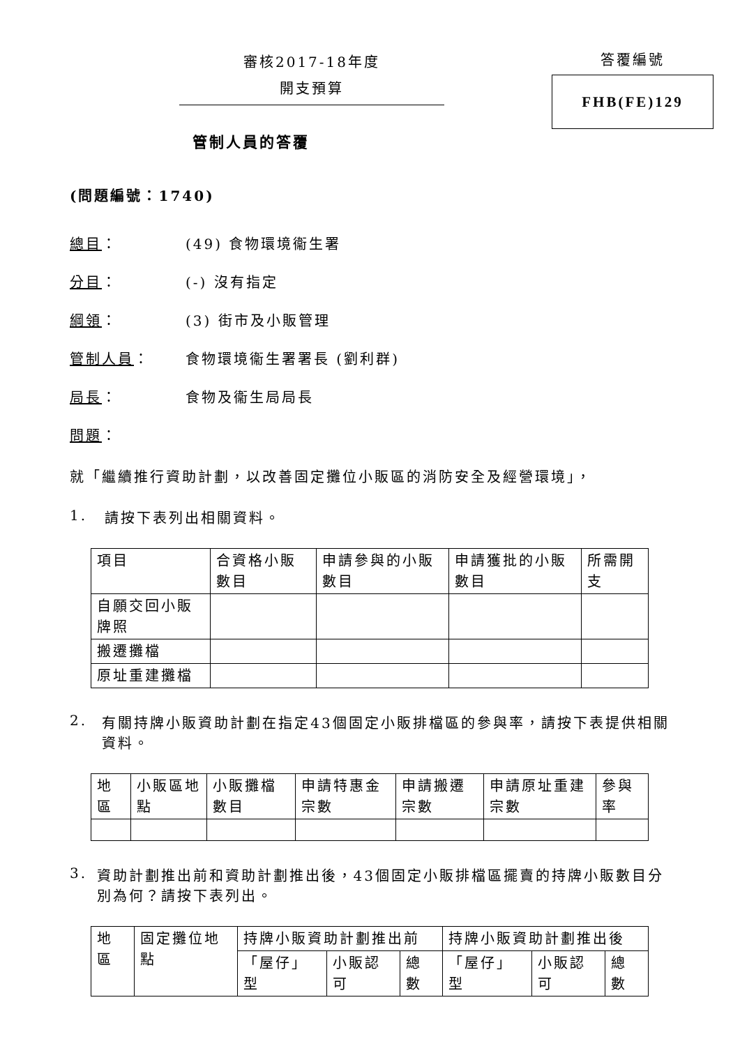審核2017-18年度
開支預算
答覆編號
FHB(FE)129
管制人員的答覆
(問題編號：1740)
總目： (49) 食物環境衞生署
分目： (-) 沒有指定
綱領： (3) 街市及小販管理
管制人員： 食物環境衞生署署長 (劉利群)
局長： 食物及衞生局局長
問題：
就「繼續推行資助計劃，以改善固定攤位小販區的消防安全及經營環境」，
1. 請按下表列出相關資料。
| 項目 | 合資格小販數目 | 申請參與的小販數目 | 申請獲批的小販數目 | 所需開支 |
| --- | --- | --- | --- | --- |
| 自願交回小販牌照 | | | | |
| 搬遷攤檔 | | | | |
| 原址重建攤檔 | | | | |
2. 有關持牌小販資助計劃在指定43個固定小販排檔區的參與率，請按下表提供相關資料。
| 地區 | 小販區地點 | 小販攤檔數目 | 申請特惠金宗數 | 申請搬遷宗數 | 申請原址重建宗數 | 參與率 |
| --- | --- | --- | --- | --- | --- | --- |
3. 資助計劃推出前和資助計劃推出後，43個固定小販排檔區擺賣的持牌小販數目分別為何？請按下表列出。
| 地區 | 固定攤位地點 | 持牌小販資助計劃推出前 | | | 持牌小販資助計劃推出後 | | |
| --- | --- | --- | --- | --- | --- | --- | --- |
| | | 「屋仔」型 | 小販認可 | 總數 | 「屋仔」型 | 小販認可 | 總數 |